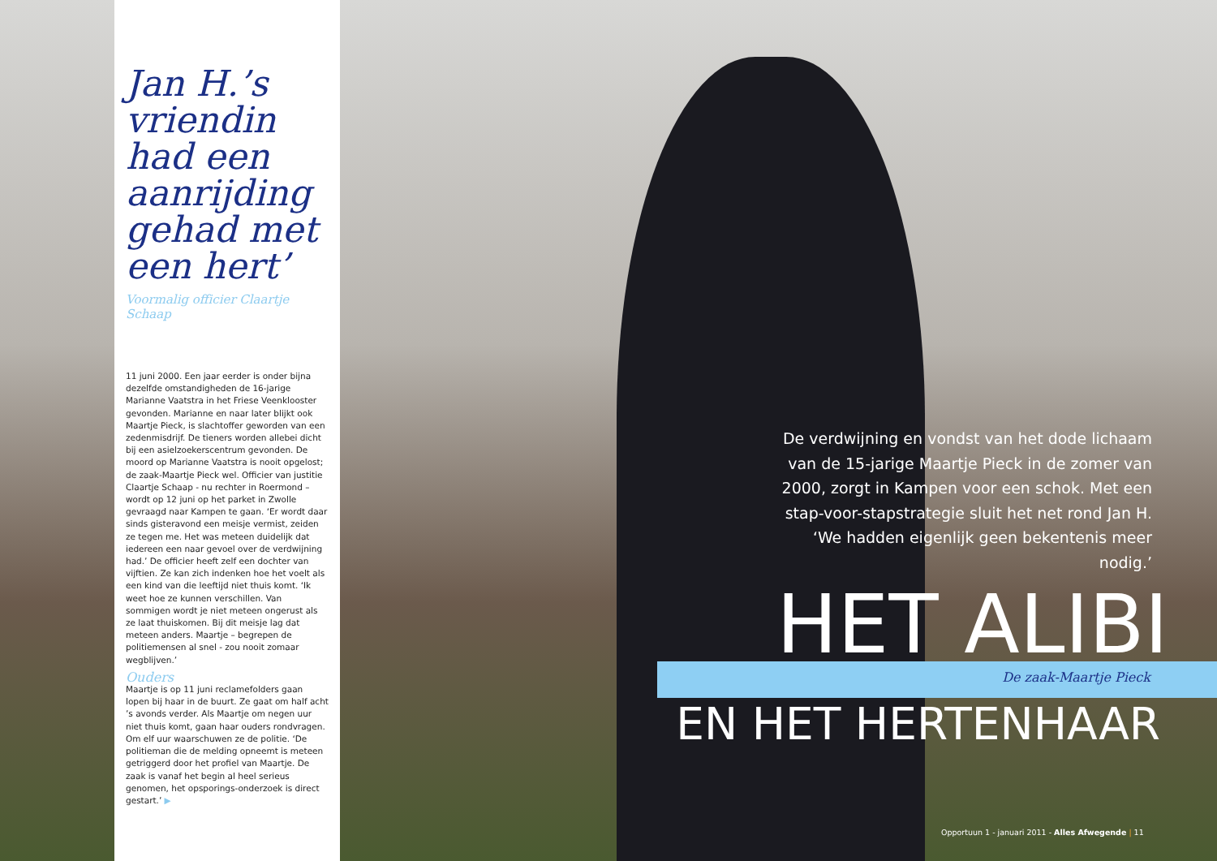Jan H.’s vriendin had een aanrijding gehad met een hert’
Voormalig officier Claartje Schaap
11 juni 2000. Een jaar eerder is onder bijna dezelfde omstandigheden de 16-jarige Marianne Vaatstra in het Friese Veenklooster gevonden. Marianne en naar later blijkt ook Maartje Pieck, is slachtoffer geworden van een zedenmisdrijf. De tieners worden allebei dicht bij een asielzoekerscentrum gevonden. De moord op Marianne Vaatstra is nooit opgelost; de zaak-Maartje Pieck wel. Officier van justitie Claartje Schaap - nu rechter in Roermond – wordt op 12 juni op het parket in Zwolle gevraagd naar Kampen te gaan. ‘Er wordt daar sinds gisteravond een meisje vermist, zeiden ze tegen me. Het was meteen duidelijk dat iedereen een naar gevoel over de verdwijning had.’ De officier heeft zelf een dochter van vijftien. Ze kan zich indenken hoe het voelt als een kind van die leeftijd niet thuis komt. ‘Ik weet hoe ze kunnen verschillen. Van sommigen wordt je niet meteen ongerust als ze laat thuiskomen. Bij dit meisje lag dat meteen anders. Maartje – begrepen de politiemensen al snel - zou nooit zomaar wegblijven.’
Ouders
Maartje is op 11 juni reclamefolders gaan lopen bij haar in de buurt. Ze gaat om half acht ’s avonds verder. Als Maartje om negen uur niet thuis komt, gaan haar ouders rondvragen. Om elf uur waarschuwen ze de politie. ‘De politieman die de melding opneemt is meteen getriggerd door het profiel van Maartje. De zaak is vanaf het begin al heel serieus genomen, het opsporings-onderzoek is direct gestart.’ ▶
De verdwijning en vondst van het dode lichaam van de 15-jarige Maartje Pieck in de zomer van 2000, zorgt in Kampen voor een schok. Met een stap-voor-stapstrategie sluit het net rond Jan H. ‘We hadden eigenlijk geen bekentenis meer nodig.’
HET ALIBI
De zaak-Maartje Pieck
EN HET HERTENHAAR
Opportuun 1 - januari 2011 - Alles Afwegende | 11